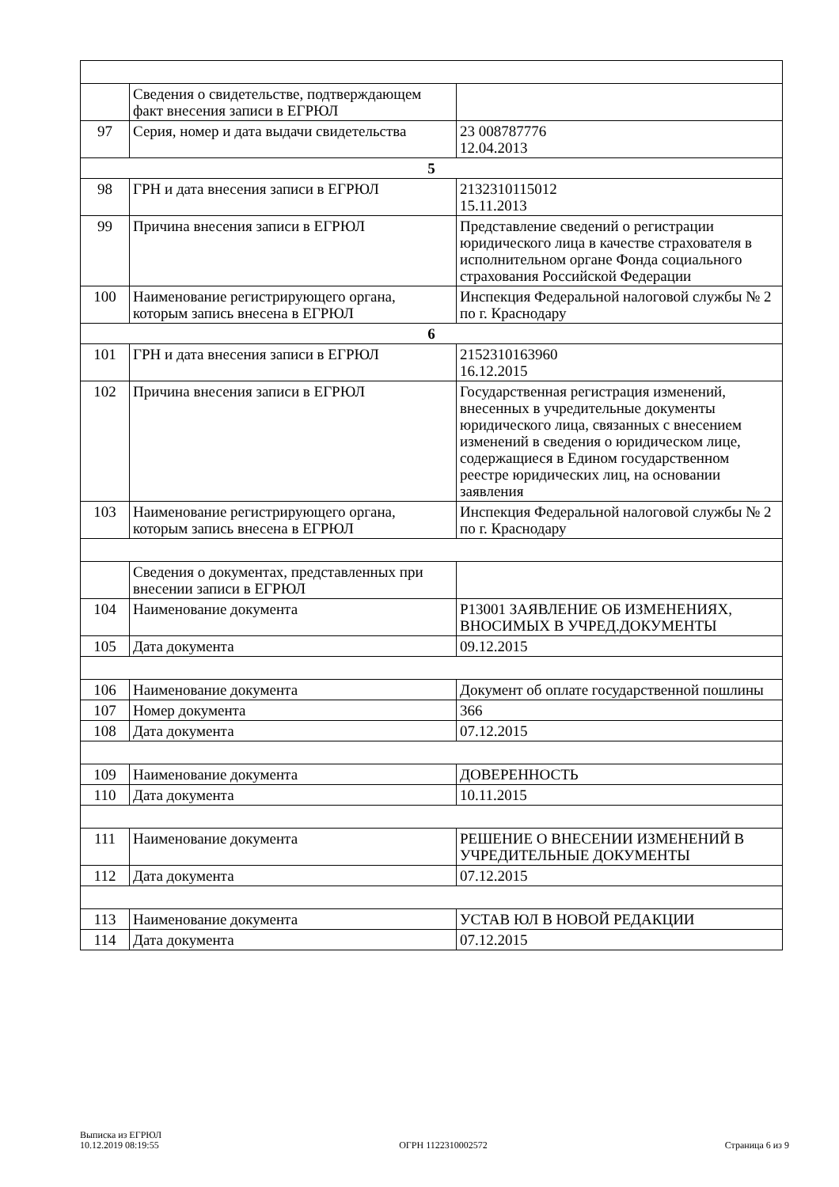| | Сведения о свидетельстве, подтверждающем факт внесения записи в ЕГРЮЛ | |
| 97 | Серия, номер и дата выдачи свидетельства | 23 008787776 12.04.2013 |
| 5 | | |
| 98 | ГРН и дата внесения записи в ЕГРЮЛ | 2132310115012 15.11.2013 |
| 99 | Причина внесения записи в ЕГРЮЛ | Представление сведений о регистрации юридического лица в качестве страхователя в исполнительном органе Фонда социального страхования Российской Федерации |
| 100 | Наименование регистрирующего органа, которым запись внесена в ЕГРЮЛ | Инспекция Федеральной налоговой службы № 2 по г. Краснодару |
| 6 | | |
| 101 | ГРН и дата внесения записи в ЕГРЮЛ | 2152310163960 16.12.2015 |
| 102 | Причина внесения записи в ЕГРЮЛ | Государственная регистрация изменений, внесенных в учредительные документы юридического лица, связанных с внесением изменений в сведения о юридическом лице, содержащиеся в Едином государственном реестре юридических лиц, на основании заявления |
| 103 | Наименование регистрирующего органа, которым запись внесена в ЕГРЮЛ | Инспекция Федеральной налоговой службы № 2 по г. Краснодару |
| | Сведения о документах, представленных при внесении записи в ЕГРЮЛ | |
| 104 | Наименование документа | Р13001 ЗАЯВЛЕНИЕ ОБ ИЗМЕНЕНИЯХ, ВНОСИМЫХ В УЧРЕД.ДОКУМЕНТЫ |
| 105 | Дата документа | 09.12.2015 |
| 106 | Наименование документа | Документ об оплате государственной пошлины |
| 107 | Номер документа | 366 |
| 108 | Дата документа | 07.12.2015 |
| 109 | Наименование документа | ДОВЕРЕННОСТЬ |
| 110 | Дата документа | 10.11.2015 |
| 111 | Наименование документа | РЕШЕНИЕ О ВНЕСЕНИИ ИЗМЕНЕНИЙ В УЧРЕДИТЕЛЬНЫЕ ДОКУМЕНТЫ |
| 112 | Дата документа | 07.12.2015 |
| 113 | Наименование документа | УСТАВ ЮЛ В НОВОЙ РЕДАКЦИИ |
| 114 | Дата документа | 07.12.2015 |
Выписка из ЕГРЮЛ
10.12.2019 08:19:55
ОГРН 1122310002572
Страница 6 из 9